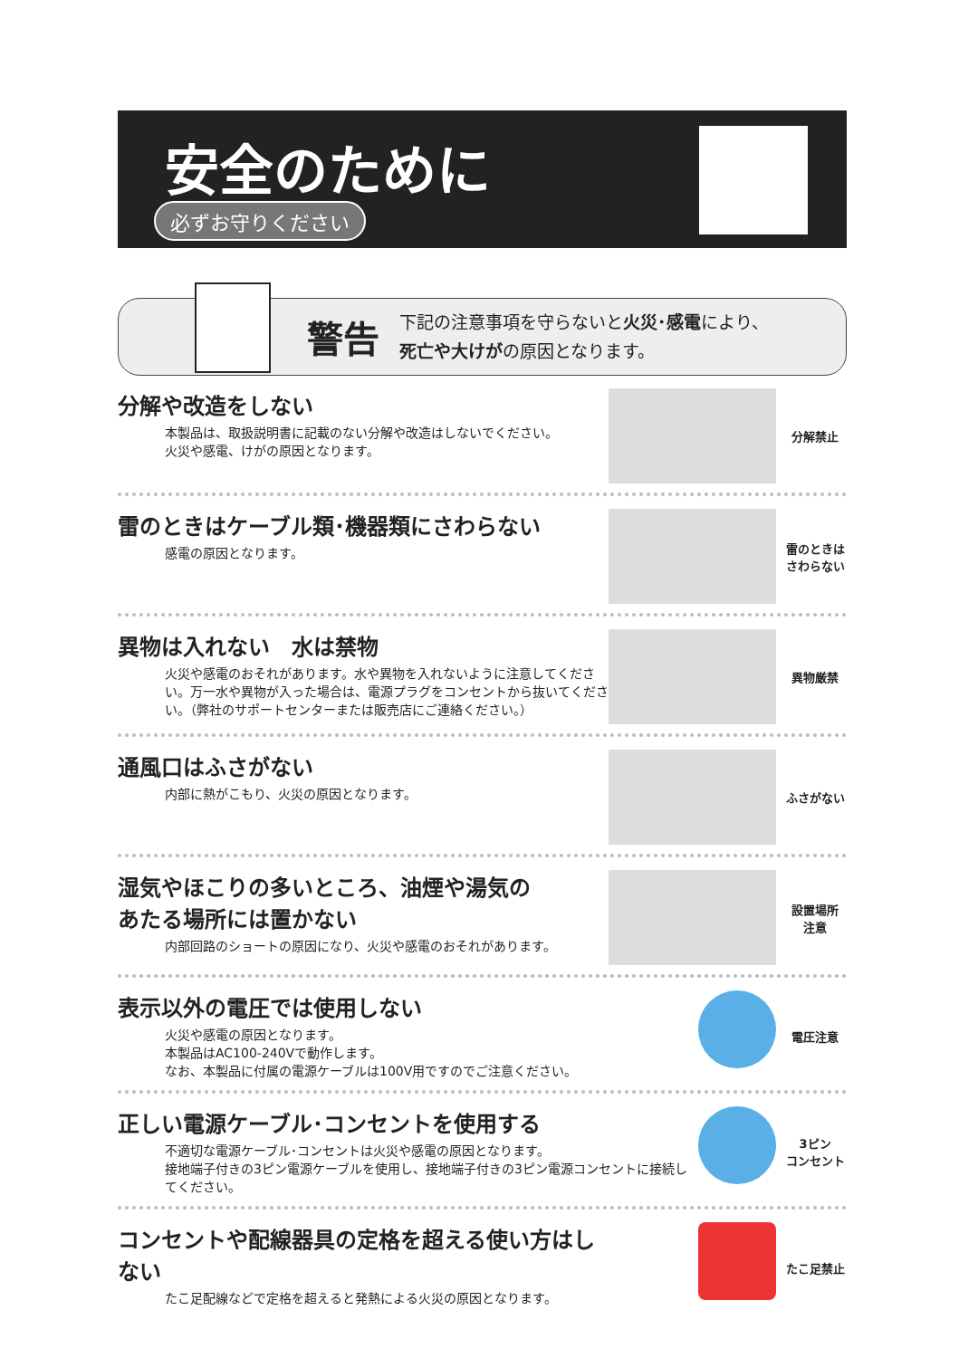安全のために
必ずお守りください
警告
下記の注意事項を守らないと火災･感電により、
死亡や大けがの原因となります。
分解や改造をしない
本製品は、取扱説明書に記載のない分解や改造はしないでください。
火災や感電、けがの原因となります。
分解禁止
雷のときはケーブル類･機器類にさわらない
感電の原因となります。
雷のときは
さわらない
異物は入れない　水は禁物
火災や感電のおそれがあります。水や異物を入れないように注意してください。万一水や異物が入った場合は、電源プラグをコンセントから抜いてください。（弊社のサポートセンターまたは販売店にご連絡ください。）
異物厳禁
通風口はふさがない
内部に熱がこもり、火災の原因となります。
ふさがない
湿気やほこりの多いところ、油煙や湯気の
あたる場所には置かない
内部回路のショートの原因になり、火災や感電のおそれがあります。
設置場所
注意
表示以外の電圧では使用しない
火災や感電の原因となります。
本製品はAC100-240Vで動作します。
なお、本製品に付属の電源ケーブルは100V用ですのでご注意ください。
電圧注意
正しい電源ケーブル･コンセントを使用する
不適切な電源ケーブル･コンセントは火災や感電の原因となります。
接地端子付きの3ピン電源ケーブルを使用し、接地端子付きの3ピン電源コンセントに接続してください。
3ピン
コンセント
コンセントや配線器具の定格を超える使い方はしない
たこ足配線などで定格を超えると発熱による火災の原因となります。
たこ足禁止